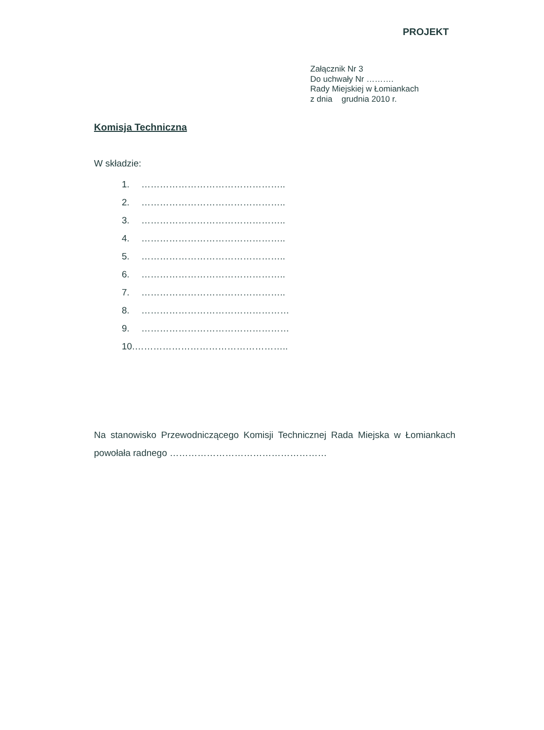PROJEKT
Załącznik Nr 3
Do uchwały Nr ……….
Rady Miejskiej w Łomiankach
z dnia grudnia 2010 r.
Komisja Techniczna
W składzie:
1. ………………………………………..
2. ………………………………………..
3. ………………………………………..
4. ………………………………………..
5. ………………………………………..
6. ………………………………………..
7. ………………………………………..
8. …………………………………………
9. …………………………………………
10.…………………………………………..
Na stanowisko Przewodniczącego Komisji Technicznej Rada Miejska w Łomiankach powołała radnego ……………………………………………